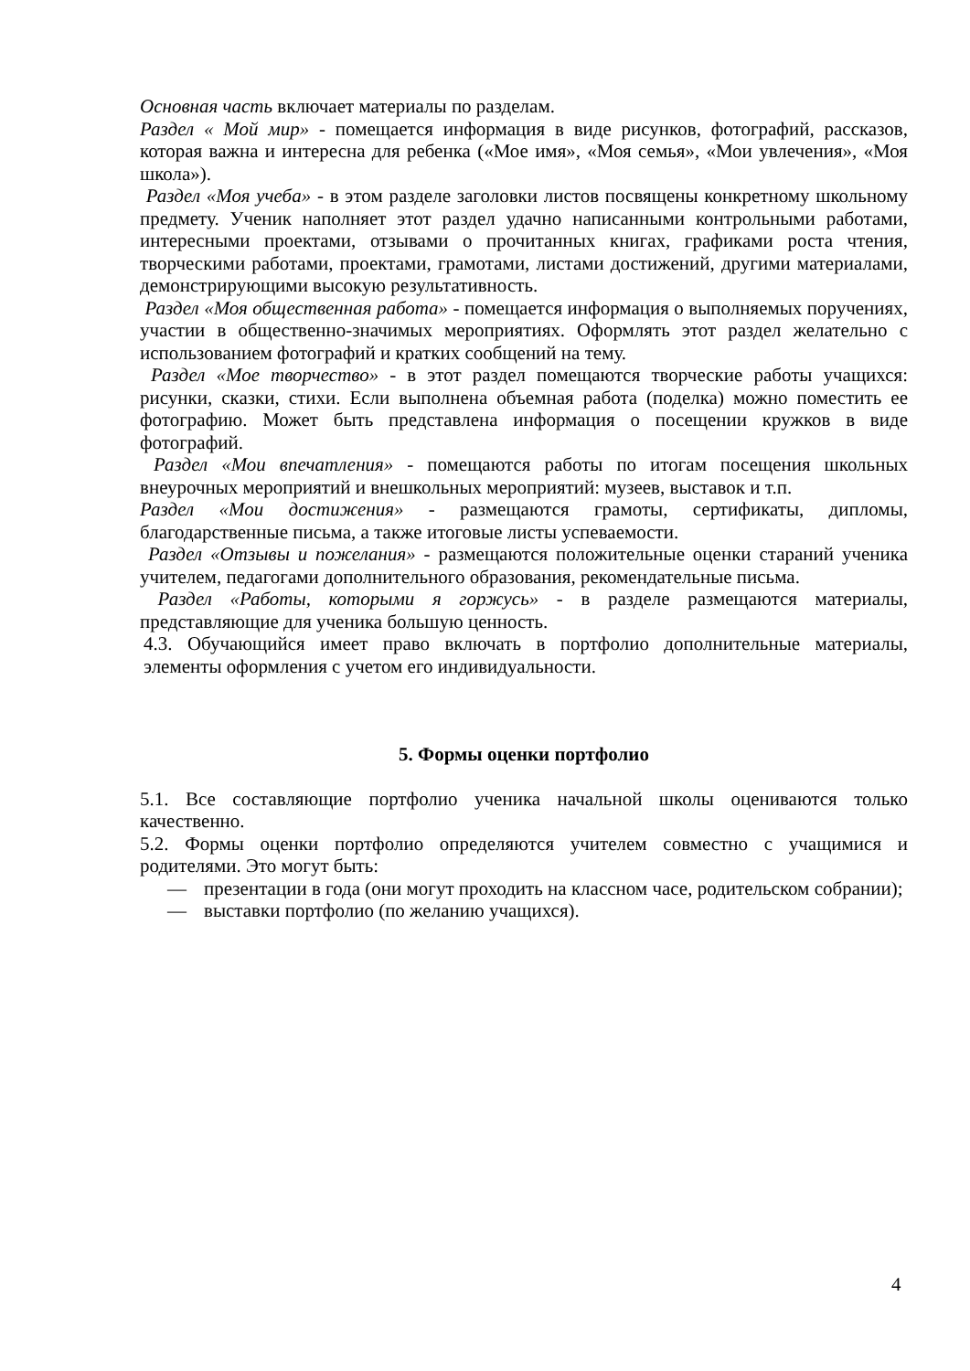Основная часть включает материалы по разделам.
Раздел « Мой мир» - помещается информация в виде рисунков, фотографий, рассказов, которая важна и интересна для ребенка («Мое имя», «Моя семья», «Мои увлечения», «Моя школа»).
Раздел «Моя учеба» - в этом разделе заголовки листов посвящены конкретному школьному предмету. Ученик наполняет этот раздел удачно написанными контрольными работами, интересными проектами, отзывами о прочитанных книгах, графиками роста чтения, творческими работами, проектами, грамотами, листами достижений, другими материалами, демонстрирующими высокую результативность.
Раздел «Моя общественная работа» - помещается информация о выполняемых поручениях, участии в общественно-значимых мероприятиях. Оформлять этот раздел желательно с использованием фотографий и кратких сообщений на тему.
Раздел «Мое творчество» - в этот раздел помещаются творческие работы учащихся: рисунки, сказки, стихи. Если выполнена объемная работа (поделка) можно поместить ее фотографию. Может быть представлена информация о посещении кружков в виде фотографий.
Раздел «Мои впечатления» - помещаются работы по итогам посещения школьных внеурочных мероприятий и внешкольных мероприятий: музеев, выставок и т.п.
Раздел «Мои достижения» - размещаются грамоты, сертификаты, дипломы, благодарственные письма, а также итоговые листы успеваемости.
Раздел «Отзывы и пожелания» - размещаются положительные оценки стараний ученика учителем, педагогами дополнительного образования, рекомендательные письма.
Раздел «Работы, которыми я горжусь» - в разделе размещаются материалы, представляющие для ученика большую ценность.
4.3. Обучающийся имеет право включать в портфолио дополнительные материалы, элементы оформления с учетом его индивидуальности.
5. Формы оценки портфолио
5.1. Все составляющие портфолио ученика начальной школы оцениваются только качественно.
5.2. Формы оценки портфолио определяются учителем совместно с учащимися и родителями. Это могут быть:
— презентации в года (они могут проходить на классном часе, родительском собрании);
— выставки портфолио (по желанию учащихся).
4